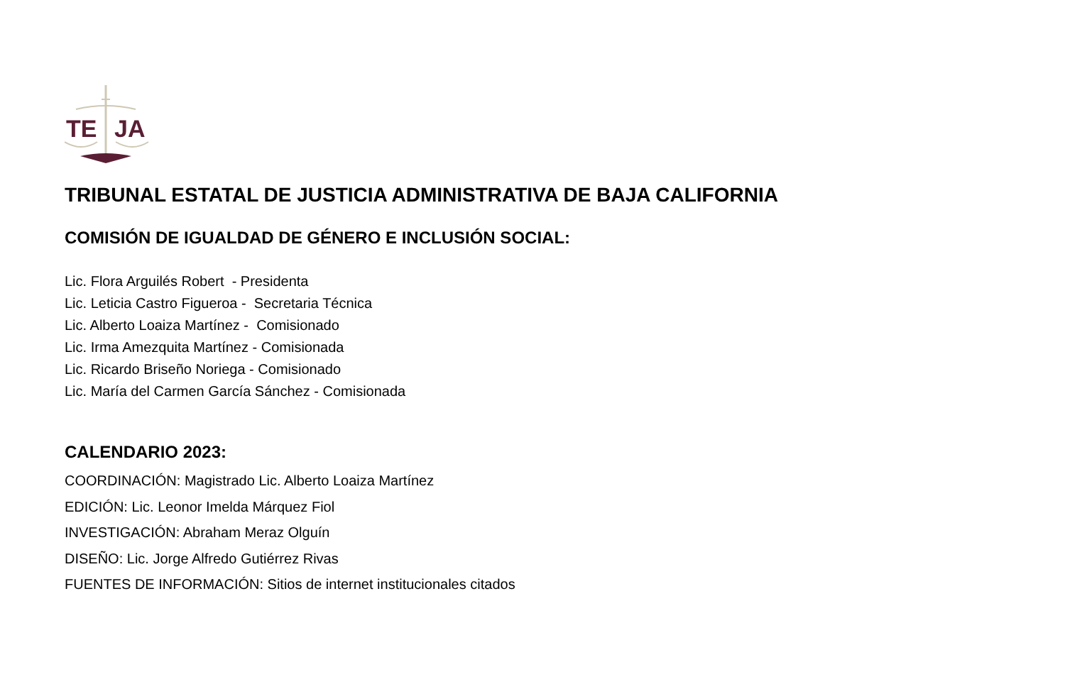TE
JA
TRIBUNAL ESTATAL DE JUSTICIA ADMINISTRATIVA DE BAJA CALIFORNIA
COMISIÓN DE IGUALDAD DE GÉNERO E INCLUSIÓN SOCIAL:
Lic. Flora Arguilés Robert - Presidenta
Lic. Leticia Castro Figueroa - Secretaria Técnica
Lic. Alberto Loaiza Martínez - Comisionado
Lic. Irma Amezquita Martínez - Comisionada
Lic. Ricardo Briseño Noriega - Comisionado
Lic. María del Carmen García Sánchez - Comisionada
CALENDARIO 2023:
COORDINACIÓN: Magistrado Lic. Alberto Loaiza Martínez
EDICIÓN: Lic. Leonor Imelda Márquez Fiol
INVESTIGACIÓN: Abraham Meraz Olguín
DISEÑO: Lic. Jorge Alfredo Gutiérrez Rivas
FUENTES DE INFORMACIÓN: Sitios de internet institucionales citados